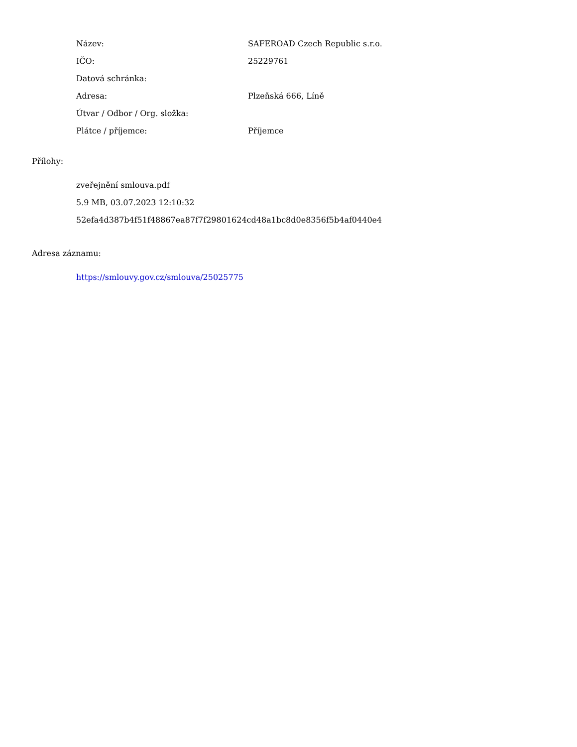| Název: | SAFEROAD Czech Republic s.r.o. |
| IČO: | 25229761 |
| Datová schránka: | |
| Adresa: | Plzeňská 666, Líně |
| Útvar / Odbor / Org. složka: | |
| Plátce / příjemce: | Příjemce |
Přílohy:
zveřejnění smlouva.pdf
5.9 MB, 03.07.2023 12:10:32
52efa4d387b4f51f48867ea87f7f29801624cd48a1bc8d0e8356f5b4af0440e4
Adresa záznamu:
https://smlouvy.gov.cz/smlouva/25025775